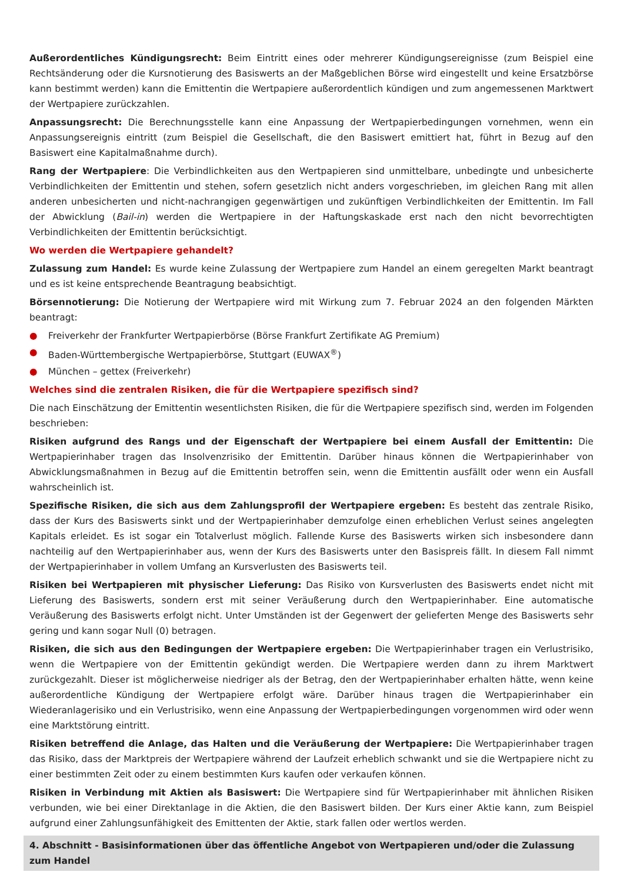Außerordentliches Kündigungsrecht: Beim Eintritt eines oder mehrerer Kündigungsereignisse (zum Beispiel eine Rechtsänderung oder die Kursnotierung des Basiswerts an der Maßgeblichen Börse wird eingestellt und keine Ersatzbörse kann bestimmt werden) kann die Emittentin die Wertpapiere außerordentlich kündigen und zum angemessenen Marktwert der Wertpapiere zurückzahlen.
Anpassungsrecht: Die Berechnungsstelle kann eine Anpassung der Wertpapierbedingungen vornehmen, wenn ein Anpassungsereignis eintritt (zum Beispiel die Gesellschaft, die den Basiswert emittiert hat, führt in Bezug auf den Basiswert eine Kapitalmaßnahme durch).
Rang der Wertpapiere: Die Verbindlichkeiten aus den Wertpapieren sind unmittelbare, unbedingte und unbesicherte Verbindlichkeiten der Emittentin und stehen, sofern gesetzlich nicht anders vorgeschrieben, im gleichen Rang mit allen anderen unbesicherten und nicht-nachrangigen gegenwärtigen und zukünftigen Verbindlichkeiten der Emittentin. Im Fall der Abwicklung (Bail-in) werden die Wertpapiere in der Haftungskaskade erst nach den nicht bevorrechtigten Verbindlichkeiten der Emittentin berücksichtigt.
Wo werden die Wertpapiere gehandelt?
Zulassung zum Handel: Es wurde keine Zulassung der Wertpapiere zum Handel an einem geregelten Markt beantragt und es ist keine entsprechende Beantragung beabsichtigt.
Börsennotierung: Die Notierung der Wertpapiere wird mit Wirkung zum 7. Februar 2024 an den folgenden Märkten beantragt:
● Freiverkehr der Frankfurter Wertpapierbörse (Börse Frankfurt Zertifikate AG Premium)
● Baden-Württembergische Wertpapierbörse, Stuttgart (EUWAX<sup>®</sup>)
● München – gettex (Freiverkehr)
Welches sind die zentralen Risiken, die für die Wertpapiere spezifisch sind?
Die nach Einschätzung der Emittentin wesentlichsten Risiken, die für die Wertpapiere spezifisch sind, werden im Folgenden beschrieben:
Risiken aufgrund des Rangs und der Eigenschaft der Wertpapiere bei einem Ausfall der Emittentin: Die Wertpapierinhaber tragen das Insolvenzrisiko der Emittentin. Darüber hinaus können die Wertpapierinhaber von Abwicklungsmaßnahmen in Bezug auf die Emittentin betroffen sein, wenn die Emittentin ausfällt oder wenn ein Ausfall wahrscheinlich ist.
Spezifische Risiken, die sich aus dem Zahlungsprofil der Wertpapiere ergeben: Es besteht das zentrale Risiko, dass der Kurs des Basiswerts sinkt und der Wertpapierinhaber demzufolge einen erheblichen Verlust seines angelegten Kapitals erleidet. Es ist sogar ein Totalverlust möglich. Fallende Kurse des Basiswerts wirken sich insbesondere dann nachteilig auf den Wertpapierinhaber aus, wenn der Kurs des Basiswerts unter den Basispreis fällt. In diesem Fall nimmt der Wertpapierinhaber in vollem Umfang an Kursverlusten des Basiswerts teil.
Risiken bei Wertpapieren mit physischer Lieferung: Das Risiko von Kursverlusten des Basiswerts endet nicht mit Lieferung des Basiswerts, sondern erst mit seiner Veräußerung durch den Wertpapierinhaber. Eine automatische Veräußerung des Basiswerts erfolgt nicht. Unter Umständen ist der Gegenwert der gelieferten Menge des Basiswerts sehr gering und kann sogar Null (0) betragen.
Risiken, die sich aus den Bedingungen der Wertpapiere ergeben: Die Wertpapierinhaber tragen ein Verlustrisiko, wenn die Wertpapiere von der Emittentin gekündigt werden. Die Wertpapiere werden dann zu ihrem Marktwert zurückgezahlt. Dieser ist möglicherweise niedriger als der Betrag, den der Wertpapierinhaber erhalten hätte, wenn keine außerordentliche Kündigung der Wertpapiere erfolgt wäre. Darüber hinaus tragen die Wertpapierinhaber ein Wiederanlagerisiko und ein Verlustrisiko, wenn eine Anpassung der Wertpapierbedingungen vorgenommen wird oder wenn eine Marktstörung eintritt.
Risiken betreffend die Anlage, das Halten und die Veräußerung der Wertpapiere: Die Wertpapierinhaber tragen das Risiko, dass der Marktpreis der Wertpapiere während der Laufzeit erheblich schwankt und sie die Wertpapiere nicht zu einer bestimmten Zeit oder zu einem bestimmten Kurs kaufen oder verkaufen können.
Risiken in Verbindung mit Aktien als Basiswert: Die Wertpapiere sind für Wertpapierinhaber mit ähnlichen Risiken verbunden, wie bei einer Direktanlage in die Aktien, die den Basiswert bilden. Der Kurs einer Aktie kann, zum Beispiel aufgrund einer Zahlungsunfähigkeit des Emittenten der Aktie, stark fallen oder wertlos werden.
4. Abschnitt - Basisinformationen über das öffentliche Angebot von Wertpapieren und/oder die Zulassung zum Handel